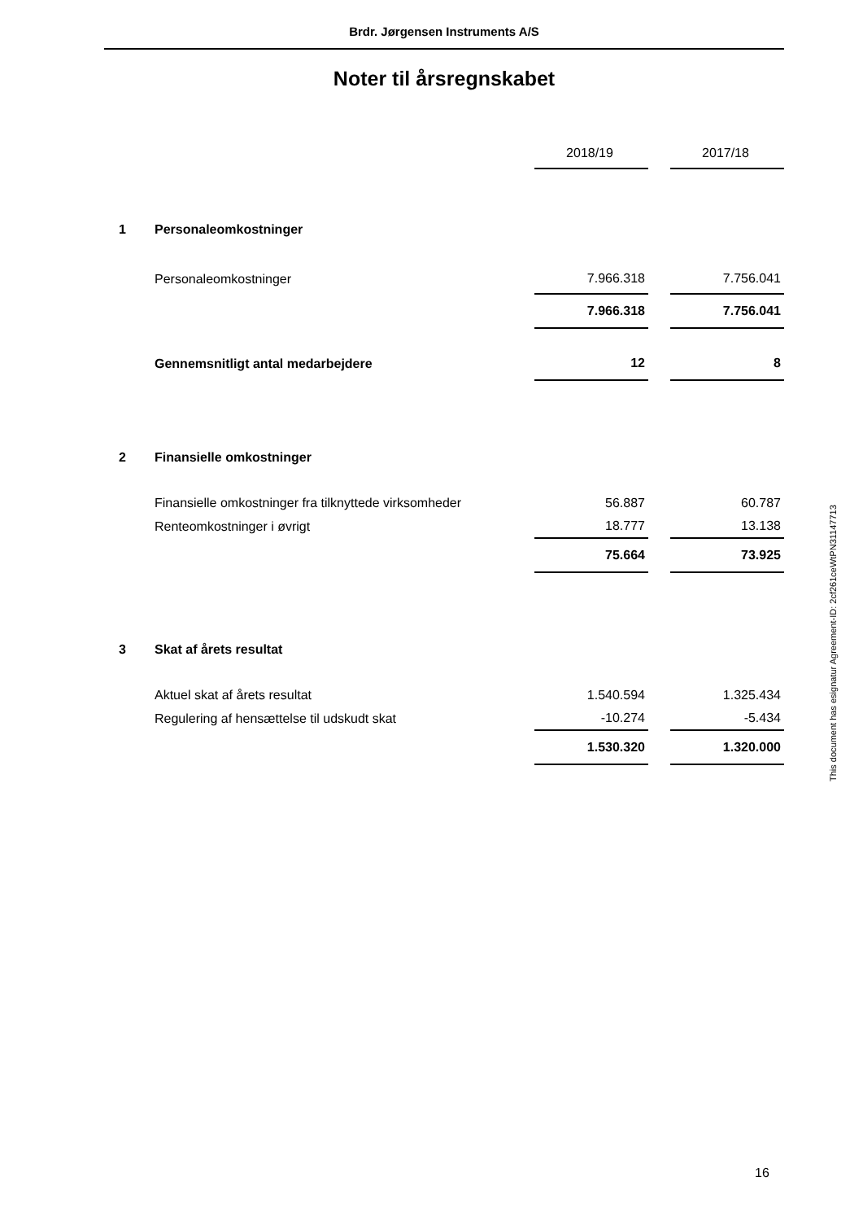Brdr. Jørgensen Instruments A/S
Noter til årsregnskabet
| | | 2018/19 | | 2017/18 |
| --- | --- | --- | --- | --- |
| 1 | Personaleomkostninger | | | |
| | Personaleomkostninger | 7.966.318 | | 7.756.041 |
| | | 7.966.318 | | 7.756.041 |
| | Gennemsnitligt antal medarbejdere | 12 | | 8 |
| 2 | Finansielle omkostninger | | | |
| | Finansielle omkostninger fra tilknyttede virksomheder | 56.887 | | 60.787 |
| | Renteomkostninger i øvrigt | 18.777 | | 13.138 |
| | | 75.664 | | 73.925 |
| 3 | Skat af årets resultat | | | |
| | Aktuel skat af årets resultat | 1.540.594 | | 1.325.434 |
| | Regulering af hensættelse til udskudt skat | -10.274 | | -5.434 |
| | | 1.530.320 | | 1.320.000 |
This document has esignatur Agreement-ID: 2cf261ceWtPN31147713
16